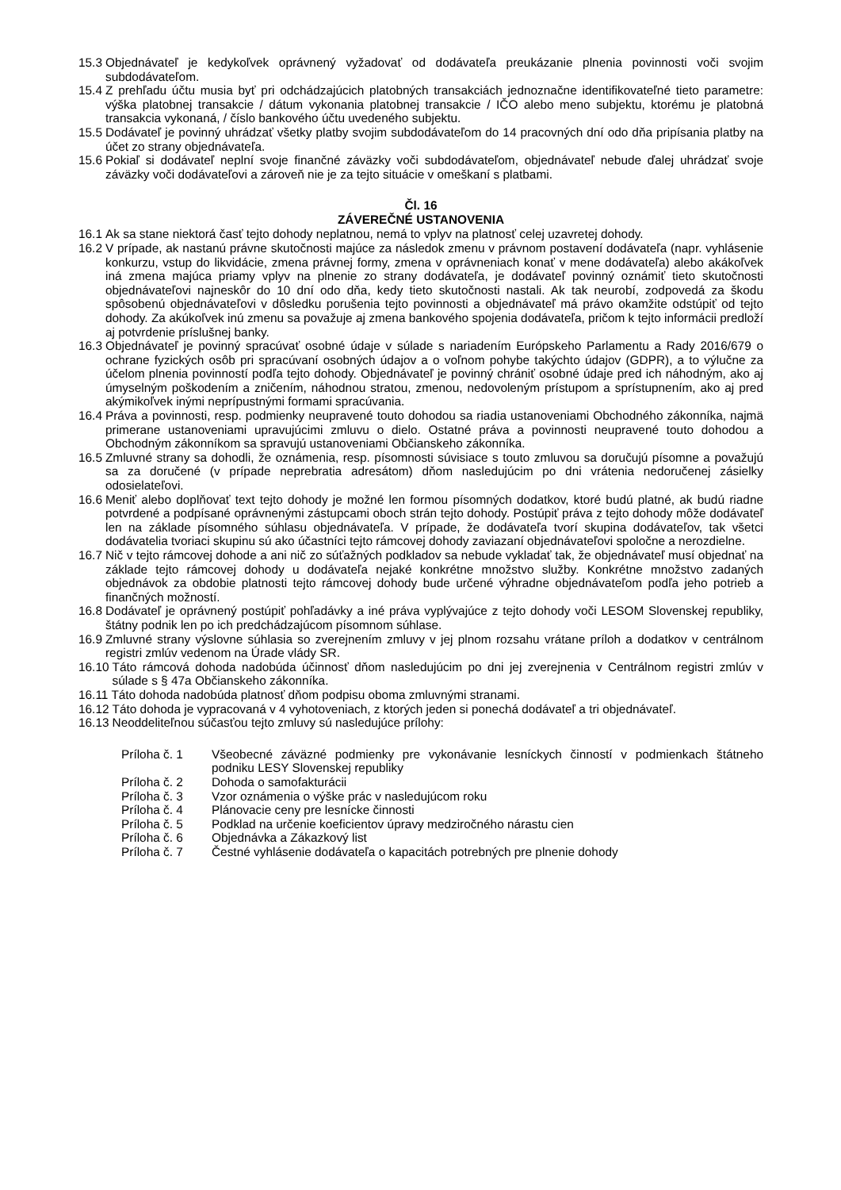15.3 Objednávateľ je kedykoľvek oprávnený vyžadovať od dodávateľa preukázanie plnenia povinnosti voči svojim subdodávateľom.
15.4 Z prehľadu účtu musia byť pri odchádzajúcich platobných transakciách jednoznačne identifikovateľné tieto parametre: výška platobnej transakcie / dátum vykonania platobnej transakcie / IČO alebo meno subjektu, ktorému je platobná transakcia vykonaná, / číslo bankového účtu uvedeného subjektu.
15.5 Dodávateľ je povinný uhrádzať všetky platby svojim subdodávateľom do 14 pracovných dní odo dňa pripísania platby na účet zo strany objednávateľa.
15.6 Pokiaľ si dodávateľ neplní svoje finančné záväzky voči subdodávateľom, objednávateľ nebude ďalej uhrádzať svoje záväzky voči dodávateľovi a zároveň nie je za tejto situácie v omeškaní s platbami.
Čl. 16
ZÁVEREČNÉ USTANOVENIA
16.1 Ak sa stane niektorá časť tejto dohody neplatnou, nemá to vplyv na platnosť celej uzavretej dohody.
16.2 V prípade, ak nastanú právne skutočnosti majúce za následok zmenu v právnom postavení dodávateľa (napr. vyhlásenie konkurzu, vstup do likvidácie, zmena právnej formy, zmena v oprávneniach konať v mene dodávateľa) alebo akákoľvek iná zmena majúca priamy vplyv na plnenie zo strany dodávateľa, je dodávateľ povinný oznámiť tieto skutočnosti objednávateľovi najneskôr do 10 dní odo dňa, kedy tieto skutočnosti nastali. Ak tak neurobí, zodpovedá za škodu spôsobenú objednávateľovi v dôsledku porušenia tejto povinnosti a objednávateľ má právo okamžite odstúpiť od tejto dohody. Za akúkoľvek inú zmenu sa považuje aj zmena bankového spojenia dodávateľa, pričom k tejto informácii predloží aj potvrdenie príslušnej banky.
16.3 Objednávateľ je povinný spracúvať osobné údaje v súlade s nariadením Európskeho Parlamentu a Rady 2016/679 o ochrane fyzických osôb pri spracúvaní osobných údajov a o voľnom pohybe takýchto údajov (GDPR), a to výlučne za účelom plnenia povinností podľa tejto dohody. Objednávateľ je povinný chrániť osobné údaje pred ich náhodným, ako aj úmyselným poškodením a zničením, náhodnou stratou, zmenou, nedovoleným prístupom a sprístupnením, ako aj pred akýmikoľvek inými neprípustnými formami spracúvania.
16.4 Práva a povinnosti, resp. podmienky neupravené touto dohodou sa riadia ustanoveniami Obchodného zákonníka, najmä primerane ustanoveniami upravujúcimi zmluvu o dielo. Ostatné práva a povinnosti neupravené touto dohodou a Obchodným zákonníkom sa spravujú ustanoveniami Občianskeho zákonníka.
16.5 Zmluvné strany sa dohodli, že oznámenia, resp. písomnosti súvisiace s touto zmluvou sa doručujú písomne a považujú sa za doručené (v prípade neprebratia adresátom) dňom nasledujúcim po dni vrátenia nedoručenej zásielky odosielateľovi.
16.6 Meniť alebo doplňovať text tejto dohody je možné len formou písomných dodatkov, ktoré budú platné, ak budú riadne potvrdené a podpísané oprávnenými zástupcami oboch strán tejto dohody. Postúpiť práva z tejto dohody môže dodávateľ len na základe písomného súhlasu objednávateľa. V prípade, že dodávateľa tvorí skupina dodávateľov, tak všetci dodávatelia tvoriaci skupinu sú ako účastníci tejto rámcovej dohody zaviazaní objednávateľovi spoločne a nerozdielne.
16.7 Nič v tejto rámcovej dohode a ani nič zo súťažných podkladov sa nebude vykladať tak, že objednávateľ musí objednať na základe tejto rámcovej dohody u dodávateľa nejaké konkrétne množstvo služby. Konkrétne množstvo zadaných objednávok za obdobie platnosti tejto rámcovej dohody bude určené výhradne objednávateľom podľa jeho potrieb a finančných možností.
16.8 Dodávateľ je oprávnený postúpiť pohľadávky a iné práva vyplývajúce z tejto dohody voči LESOM Slovenskej republiky, štátny podnik len po ich predchádzajúcom písomnom súhlase.
16.9 Zmluvné strany výslovne súhlasia so zverejnením zmluvy v jej plnom rozsahu vrátane príloh a dodatkov v centrálnom registri zmlúv vedenom na Úrade vlády SR.
16.10 Táto rámcová dohoda nadobúda účinnosť dňom nasledujúcim po dni jej zverejnenia v Centrálnom registri zmlúv v súlade s § 47a Občianskeho zákonníka.
16.11 Táto dohoda nadobúda platnosť dňom podpisu oboma zmluvnými stranami.
16.12 Táto dohoda je vypracovaná v 4 vyhotoveniach, z ktorých jeden si ponechá dodávateľ a tri objednávateľ.
16.13 Neoddeliteľnou súčasťou tejto zmluvy sú nasledujúce prílohy:
Príloha č. 1 Všeobecné záväzné podmienky pre vykonávanie lesníckych činností v podmienkach štátneho podniku LESY Slovenskej republiky
Príloha č. 2 Dohoda o samofakturácii
Príloha č. 3 Vzor oznámenia o výške prác v nasledujúcom roku
Príloha č. 4 Plánovacie ceny pre lesnícke činnosti
Príloha č. 5 Podklad na určenie koeficientov úpravy medziročného nárastu cien
Príloha č. 6 Objednávka a Zákazkový list
Príloha č. 7 Čestné vyhlásenie dodávateľa o kapacitách potrebných pre plnenie dohody